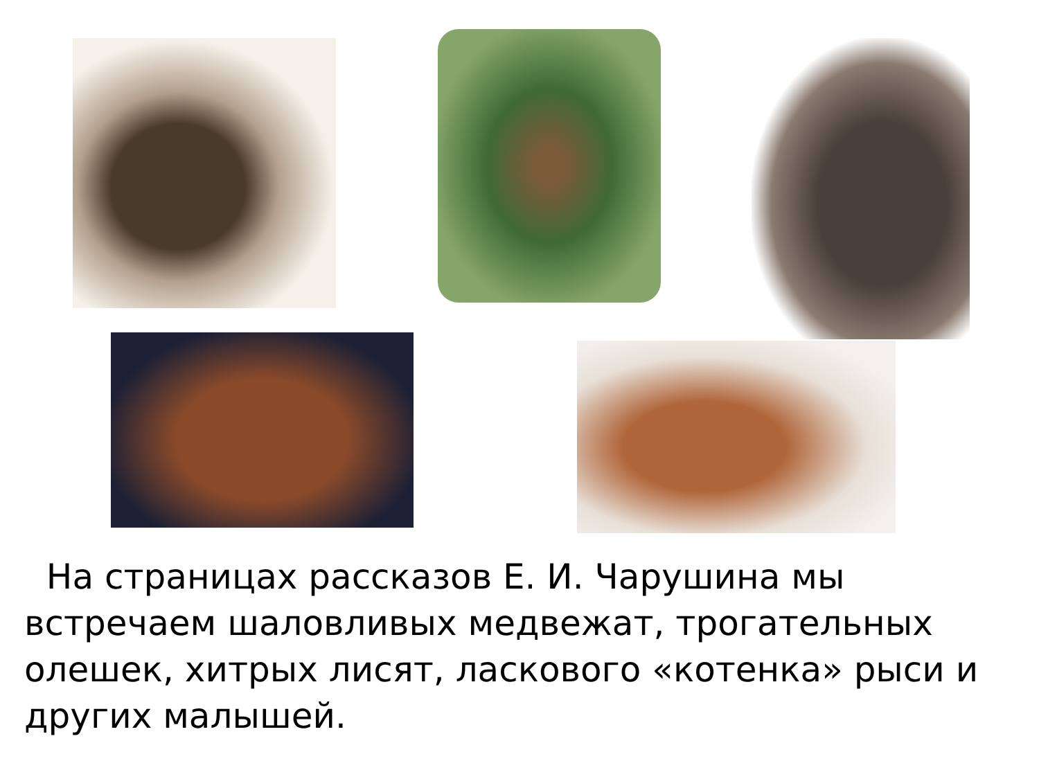На страницах рассказов Е. И. Чарушина мы встречаем шаловливых медвежат, трогательных олешек, хитрых лисят, ласкового «котенка» рыси и других малышей.